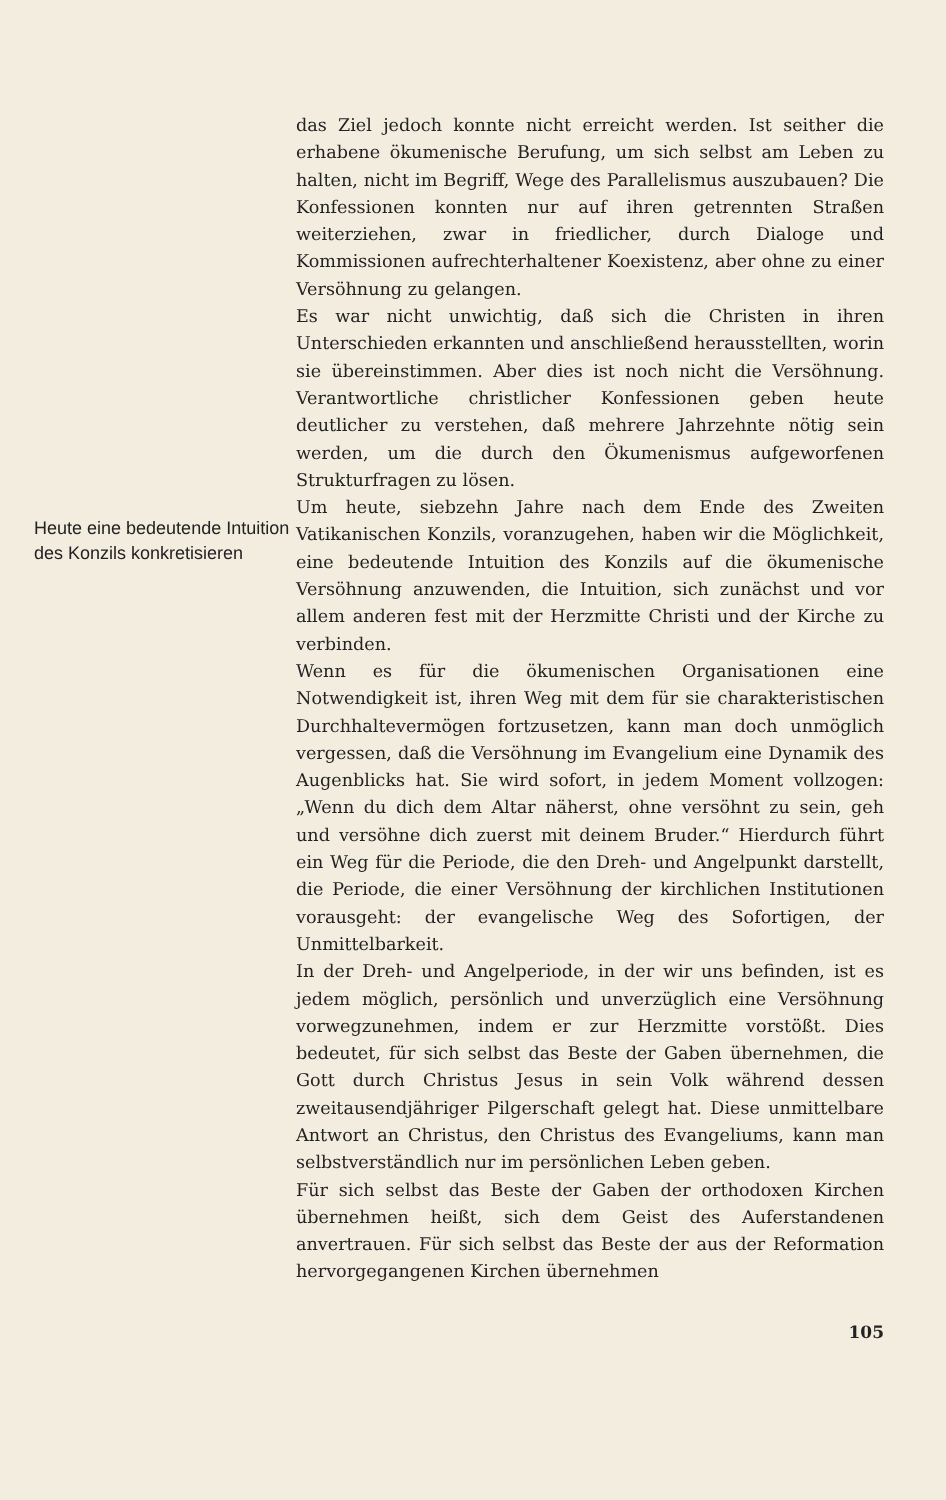Heute eine bedeutende Intuition des Konzils konkretisieren
das Ziel jedoch konnte nicht erreicht werden. Ist seither die erhabene ökumenische Berufung, um sich selbst am Leben zu halten, nicht im Begriff, Wege des Parallelismus auszubauen? Die Konfessionen konnten nur auf ihren getrennten Straßen weiterziehen, zwar in friedlicher, durch Dialoge und Kommissionen aufrechterhaltener Koexistenz, aber ohne zu einer Versöhnung zu gelangen.
Es war nicht unwichtig, daß sich die Christen in ihren Unterschieden erkannten und anschließend herausstellten, worin sie übereinstimmen. Aber dies ist noch nicht die Versöhnung. Verantwortliche christlicher Konfessionen geben heute deutlicher zu verstehen, daß mehrere Jahrzehnte nötig sein werden, um die durch den Ökumenismus aufgeworfenen Strukturfragen zu lösen.
Um heute, siebzehn Jahre nach dem Ende des Zweiten Vatikanischen Konzils, voranzugehen, haben wir die Möglichkeit, eine bedeutende Intuition des Konzils auf die ökumenische Versöhnung anzuwenden, die Intuition, sich zunächst und vor allem anderen fest mit der Herzmitte Christi und der Kirche zu verbinden.
Wenn es für die ökumenischen Organisationen eine Notwendigkeit ist, ihren Weg mit dem für sie charakteristischen Durchhaltevermögen fortzusetzen, kann man doch unmöglich vergessen, daß die Versöhnung im Evangelium eine Dynamik des Augenblicks hat. Sie wird sofort, in jedem Moment vollzogen: „Wenn du dich dem Altar näherst, ohne versöhnt zu sein, geh und versöhne dich zuerst mit deinem Bruder.“ Hierdurch führt ein Weg für die Periode, die den Dreh- und Angelpunkt darstellt, die Periode, die einer Versöhnung der kirchlichen Institutionen vorausgeht: der evangelische Weg des Sofortigen, der Unmittelbarkeit.
In der Dreh- und Angelperiode, in der wir uns befinden, ist es jedem möglich, persönlich und unverzüglich eine Versöhnung vorwegzunehmen, indem er zur Herzmitte vorstößt. Dies bedeutet, für sich selbst das Beste der Gaben übernehmen, die Gott durch Christus Jesus in sein Volk während dessen zweitausendjähriger Pilgerschaft gelegt hat. Diese unmittelbare Antwort an Christus, den Christus des Evangeliums, kann man selbstverständlich nur im persönlichen Leben geben.
Für sich selbst das Beste der Gaben der orthodoxen Kirchen übernehmen heißt, sich dem Geist des Auferstandenen anvertrauen. Für sich selbst das Beste der aus der Reformation hervorgegangenen Kirchen übernehmen
105